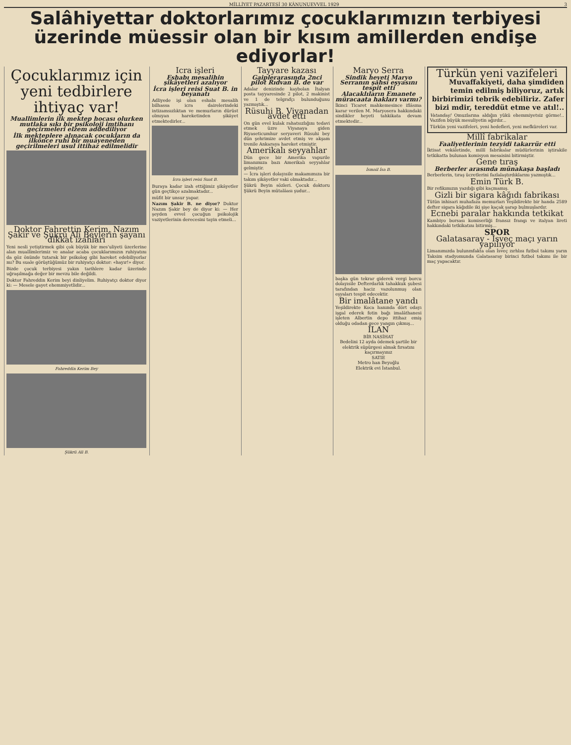MİLLİYET PAZARTESİ 30 KÂNUNUEVVEL 1929 3
Salâhiyettar doktorlarımız çocuklarımızın terbiyesi üzerinde müessir olan bir kısım amillerden endişe ediyorlar!
Çocuklarımız için yeni tedbirlere ihtiyaç var!
Muallimlerin ilk mektep hocası olurken mutlaka sıkı bir psikoloji imtihanı geçirmeleri elzem addediliyor
İlk mekteplere alınacak çocukların da ilkönce ruhî bir muayeneden geçirilmeleri usul ittihaz edilmelidir
Doktor Fahrettin Kerim, Nazım Şakir ve Şükrü Ali Beylerin şayanı dikkat izahları
Yeni nesli yetiştirmek gibi çok büyük bir mes'uliyeti üzerlerine alan muallimlerimiz ve analar acaba çocuklarımızın ruhiyatını da göz önünde tutarak bir psikolog gibi hareket edebiliyorlar mı? Bu suale görüştüğümüz bir ruhiyatçı doktor: «hayır!» diyor.
Bizde çocuk terbiyesi yakın tarihlere kadar üzerinde uğraşılmağa değer bir mevzu bile değildi.
Doktor Fahreddin Kerim beyi dinliyelim. Ruhiyatçı doktor diyor ki: — Mesele gayet ehemmiyetlidir...
Fahreddin Kerim Bey
Şükrü Ali B.
İcra işleri
Eshabı mesalihin şikâyetleri azalıyor
İcra işleri reisi Suat B. in beyanatı
Adliyede işi olan eshabı mesalih bilhassa icra dairelerindeki intizamsızlıktan ve memurların dürüst olmıyan hareketinden şikâyet etmektedirler...
İcra işleri reisi Suat B.
Buraya kadar izah ettiğimiz şikâyetler gün geçtikçe azalmaktadır...
müfit bir unsur yapar.
Nazım Şakir B. ne diyor? Doktor Nazım Şakir bey de diyor ki: — Her şeyden evvel çocuğun psikolojik vaziyetlerinin derecesini tayin etmeli...
Tayyare kazası
Gaiplerarasında 2nci pilot Rıdvan B. de var
Adalar denizinde kaybolan İtalyan posta tayyaresinde 2 pilot, 2 makinist ve 1 de telgrafçı bulunduğunu yazmıştık...
Rüsuhi B. Viyanadan avdet etti
On gün evel kulak rahatsızlığını tedavi etmek üzre Viyanaya giden Riyaseticumhur seryaveri Rüsuhi bey dün şehrimize avdet etmiş ve akşam trenile Ankaraya hareket etmiştir.
Amerikalı seyyahlar
Dün gece bir Amerika vapurile limanımıza bazı Amerikalı seyyahlar gelmiştir.
— İcra işleri dolayısile makamımıza bir takım şikâyetler vaki olmaktadır...
Şükrü Beyin sözleri. Çocuk doktoru Şükrü Beyin mütalâası şudur...
Maryo Serra
Sindik heyeti Maryo Serranın şahsî eşyasını tespit etti
Alacaklıların Emanete müracaata hakları varmı?
İkinci Ticaret mahkemesince iflâsma karar verilen M. Maryosera hakkındaki sindikler heyeti tahkikata devam etmektedir...
İsmail İsa B.
başka gün tekrar giderek vergi borcu dolayısile Defterdarlık tahakkuk şubesi tarafından haciz vazolunmuş olan eşyaları tespit edecektir.
Bir imalâtane yandı
Yeşildirekte Koca hanında dört odayı işgal ederek fotin bağı imalâthanesi işleten Albertin depo ittihaz emiş olduğu odadan gece yangın çıkmış...
İLAN
BİR NASİHAT
Bedelini 12 ayda ödemek şartile bir elektrik süpürgesi almak fırsatını kaçırmayınız
SATIE
Metro han Beyoğlu
Elektrik evi İstanbul.
Türkün yeni vazifeleri
Muvaffakiyeti, daha şimdiden temin edilmiş biliyoruz, artık birbirimizi tebrik edebiliriz. Zafer bizi mdir, tereddüt etme ve atıl!..
Vatandaş! Omuzlarına aldığın yükü ehemmiyetsiz görme!.. Vazifen büyük mesuliyetin ağırdır...
Türkün yeni vazifeleri, yeni hedefleri, yeni mefkûreleri var.
Millî fabrikalar
Faaliyetlerinin tezyidi takarrür etti
İktisat vekâletinde, millî fabrikalar müdürlerinin iştirakile tetkikatta bulunan komisyon mesaisini bitirmiştir.
Gene tıraş
Berberler arasında münakaşa başladı
Berberlerin, tıraş ücretlerini fazlalaştırdıklarını yazmıştık...
Emin Türk B.
Bir refikımızın yazdığı gibi kaçmamış.
Gizli bir sigara kâğıdı fabrikası
Tütün inhisari muhafaza memurları Yeşildirekte bir handa 2589 defter sigara kâğıdile iki şişe kaçak şarap bulmuşlardır.
Ecnebi paralar hakkında tetkikat
Kambiyo borsası komiserliği fransız frangı ve italyan lireti hakkındaki tetkikatını bitirmiş...
SPOR
Galatasaray - İsveç maçı yarın yapılıyor
Limanımızda bulunmfakta olan İsveç zırhlısı futbol takımı yarın Taksim stadyomunda Galatasaray birinci futbol takımı ile bir maç yapacaktır.